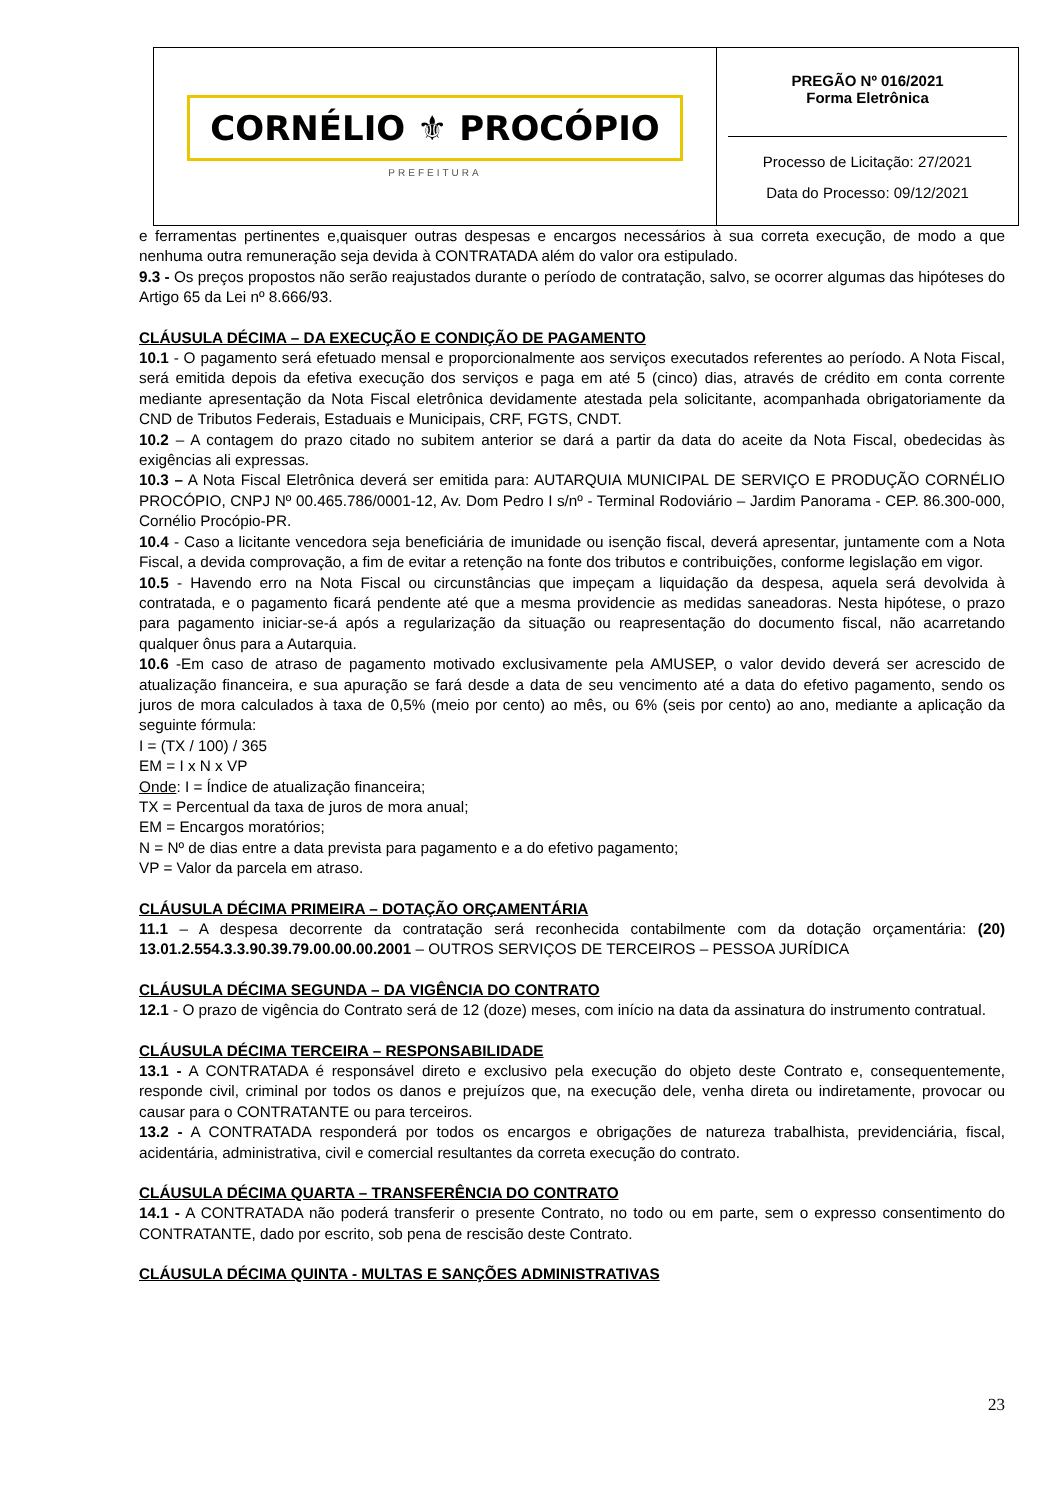| CORNÉLIO ⚜ PROCÓPIO PREFEITURA | PREGÃO Nº 016/2021 Forma Eletrônica Processo de Licitação: 27/2021 Data do Processo: 09/12/2021 |
e ferramentas pertinentes e,quaisquer outras despesas e encargos necessários à sua correta execução, de modo a que nenhuma outra remuneração seja devida à CONTRATADA além do valor ora estipulado.
9.3 - Os preços propostos não serão reajustados durante o período de contratação, salvo, se ocorrer algumas das hipóteses do Artigo 65 da Lei nº 8.666/93.
CLÁUSULA DÉCIMA – DA EXECUÇÃO E CONDIÇÃO DE PAGAMENTO
10.1 - O pagamento será efetuado mensal e proporcionalmente aos serviços executados referentes ao período. A Nota Fiscal, será emitida depois da efetiva execução dos serviços e paga em até 5 (cinco) dias, através de crédito em conta corrente mediante apresentação da Nota Fiscal eletrônica devidamente atestada pela solicitante, acompanhada obrigatoriamente da CND de Tributos Federais, Estaduais e Municipais, CRF, FGTS, CNDT.
10.2 – A contagem do prazo citado no subitem anterior se dará a partir da data do aceite da Nota Fiscal, obedecidas às exigências ali expressas.
10.3 – A Nota Fiscal Eletrônica deverá ser emitida para: AUTARQUIA MUNICIPAL DE SERVIÇO E PRODUÇÃO CORNÉLIO PROCÓPIO, CNPJ Nº 00.465.786/0001-12, Av. Dom Pedro I s/nº - Terminal Rodoviário – Jardim Panorama - CEP. 86.300-000, Cornélio Procópio-PR.
10.4 - Caso a licitante vencedora seja beneficiária de imunidade ou isenção fiscal, deverá apresentar, juntamente com a Nota Fiscal, a devida comprovação, a fim de evitar a retenção na fonte dos tributos e contribuições, conforme legislação em vigor.
10.5 - Havendo erro na Nota Fiscal ou circunstâncias que impeçam a liquidação da despesa, aquela será devolvida à contratada, e o pagamento ficará pendente até que a mesma providencie as medidas saneadoras. Nesta hipótese, o prazo para pagamento iniciar-se-á após a regularização da situação ou reapresentação do documento fiscal, não acarretando qualquer ônus para a Autarquia.
10.6 -Em caso de atraso de pagamento motivado exclusivamente pela AMUSEP, o valor devido deverá ser acrescido de atualização financeira, e sua apuração se fará desde a data de seu vencimento até a data do efetivo pagamento, sendo os juros de mora calculados à taxa de 0,5% (meio por cento) ao mês, ou 6% (seis por cento) ao ano, mediante a aplicação da seguinte fórmula:
I = (TX / 100) / 365
EM = I x N x VP
Onde: I = Índice de atualização financeira;
TX = Percentual da taxa de juros de mora anual;
EM = Encargos moratórios;
N = Nº de dias entre a data prevista para pagamento e a do efetivo pagamento;
VP = Valor da parcela em atraso.
CLÁUSULA DÉCIMA PRIMEIRA – DOTAÇÃO ORÇAMENTÁRIA
11.1 – A despesa decorrente da contratação será reconhecida contabilmente com da dotação orçamentária: (20) 13.01.2.554.3.3.90.39.79.00.00.00.2001 – OUTROS SERVIÇOS DE TERCEIROS – PESSOA JURÍDICA
CLÁUSULA DÉCIMA SEGUNDA – DA VIGÊNCIA DO CONTRATO
12.1 - O prazo de vigência do Contrato será de 12 (doze) meses, com início na data da assinatura do instrumento contratual.
CLÁUSULA DÉCIMA TERCEIRA – RESPONSABILIDADE
13.1 - A CONTRATADA é responsável direto e exclusivo pela execução do objeto deste Contrato e, consequentemente, responde civil, criminal por todos os danos e prejuízos que, na execução dele, venha direta ou indiretamente, provocar ou causar para o CONTRATANTE ou para terceiros.
13.2 - A CONTRATADA responderá por todos os encargos e obrigações de natureza trabalhista, previdenciária, fiscal, acidentária, administrativa, civil e comercial resultantes da correta execução do contrato.
CLÁUSULA DÉCIMA QUARTA – TRANSFERÊNCIA DO CONTRATO
14.1 - A CONTRATADA não poderá transferir o presente Contrato, no todo ou em parte, sem o expresso consentimento do CONTRATANTE, dado por escrito, sob pena de rescisão deste Contrato.
CLÁUSULA DÉCIMA QUINTA - MULTAS E SANÇÕES ADMINISTRATIVAS
23